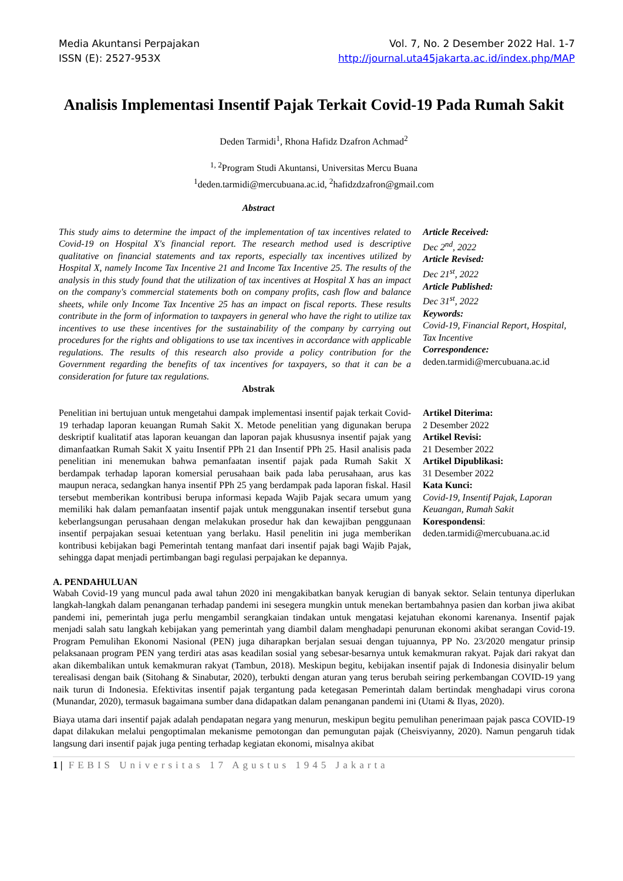Media Akuntansi Perpajakan
ISSN (E): 2527-953X
Vol. 7, No. 2 Desember 2022 Hal. 1-7
http://journal.uta45jakarta.ac.id/index.php/MAP
Analisis Implementasi Insentif Pajak Terkait Covid-19 Pada Rumah Sakit
Deden Tarmidi<sup>1</sup>, Rhona Hafidz Dzafron Achmad<sup>2</sup>
<sup>1, 2</sup>Program Studi Akuntansi, Universitas Mercu Buana
<sup>1</sup> deden.tarmidi@mercubuana.ac.id, <sup>2</sup>hafidzdzafron@gmail.com
Abstract
This study aims to determine the impact of the implementation of tax incentives related to Covid-19 on Hospital X's financial report. The research method used is descriptive qualitative on financial statements and tax reports, especially tax incentives utilized by Hospital X, namely Income Tax Incentive 21 and Income Tax Incentive 25. The results of the analysis in this study found that the utilization of tax incentives at Hospital X has an impact on the company's commercial statements both on company profits, cash flow and balance sheets, while only Income Tax Incentive 25 has an impact on fiscal reports. These results contribute in the form of information to taxpayers in general who have the right to utilize tax incentives to use these incentives for the sustainability of the company by carrying out procedures for the rights and obligations to use tax incentives in accordance with applicable regulations. The results of this research also provide a policy contribution for the Government regarding the benefits of tax incentives for taxpayers, so that it can be a consideration for future tax regulations.
Article Received:
Dec 2<sup>nd</sup>, 2022
Article Revised:
Dec 21<sup>st</sup>, 2022
Article Published:
Dec 31<sup>st</sup>, 2022
Keywords:
Covid-19, Financial Report, Hospital, Tax Incentive
Correspondence:
deden.tarmidi@mercubuana.ac.id
Abstrak
Penelitian ini bertujuan untuk mengetahui dampak implementasi insentif pajak terkait Covid-19 terhadap laporan keuangan Rumah Sakit X. Metode penelitian yang digunakan berupa deskriptif kualitatif atas laporan keuangan dan laporan pajak khususnya insentif pajak yang dimanfaatkan Rumah Sakit X yaitu Insentif PPh 21 dan Insentif PPh 25. Hasil analisis pada penelitian ini menemukan bahwa pemanfaatan insentif pajak pada Rumah Sakit X berdampak terhadap laporan komersial perusahaan baik pada laba perusahaan, arus kas maupun neraca, sedangkan hanya insentif PPh 25 yang berdampak pada laporan fiskal. Hasil tersebut memberikan kontribusi berupa informasi kepada Wajib Pajak secara umum yang memiliki hak dalam pemanfaatan insentif pajak untuk menggunakan insentif tersebut guna keberlangsungan perusahaan dengan melakukan prosedur hak dan kewajiban penggunaan insentif perpajakan sesuai ketentuan yang berlaku. Hasil penelitin ini juga memberikan kontribusi kebijakan bagi Pemerintah tentang manfaat dari insentif pajak bagi Wajib Pajak, sehingga dapat menjadi pertimbangan bagi regulasi perpajakan ke depannya.
Artikel Diterima:
2 Desember 2022
Artikel Revisi:
21 Desember 2022
Artikel Dipublikasi:
31 Desember 2022
Kata Kunci:
Covid-19, Insentif Pajak, Laporan Keuangan, Rumah Sakit
Korespondensi:
deden.tarmidi@mercubuana.ac.id
A. PENDAHULUAN
Wabah Covid-19 yang muncul pada awal tahun 2020 ini mengakibatkan banyak kerugian di banyak sektor. Selain tentunya diperlukan langkah-langkah dalam penanganan terhadap pandemi ini sesegera mungkin untuk menekan bertambahnya pasien dan korban jiwa akibat pandemi ini, pemerintah juga perlu mengambil serangkaian tindakan untuk mengatasi kejatuhan ekonomi karenanya. Insentif pajak menjadi salah satu langkah kebijakan yang pemerintah yang diambil dalam menghadapi penurunan ekonomi akibat serangan Covid-19. Program Pemulihan Ekonomi Nasional (PEN) juga diharapkan berjalan sesuai dengan tujuannya, PP No. 23/2020 mengatur prinsip pelaksanaan program PEN yang terdiri atas asas keadilan sosial yang sebesar-besarnya untuk kemakmuran rakyat. Pajak dari rakyat dan akan dikembalikan untuk kemakmuran rakyat (Tambun, 2018). Meskipun begitu, kebijakan insentif pajak di Indonesia disinyalir belum terealisasi dengan baik (Sitohang & Sinabutar, 2020), terbukti dengan aturan yang terus berubah seiring perkembangan COVID-19 yang naik turun di Indonesia. Efektivitas insentif pajak tergantung pada ketegasan Pemerintah dalam bertindak menghadapi virus corona (Munandar, 2020), termasuk bagaimana sumber dana didapatkan dalam penanganan pandemi ini (Utami & Ilyas, 2020).
Biaya utama dari insentif pajak adalah pendapatan negara yang menurun, meskipun begitu pemulihan penerimaan pajak pasca COVID-19 dapat dilakukan melalui pengoptimalan mekanisme pemotongan dan pemungutan pajak (Cheisviyanny, 2020). Namun pengaruh tidak langsung dari insentif pajak juga penting terhadap kegiatan ekonomi, misalnya akibat
1 | FEBIS Universitas 17 Agustus 1945 Jakarta